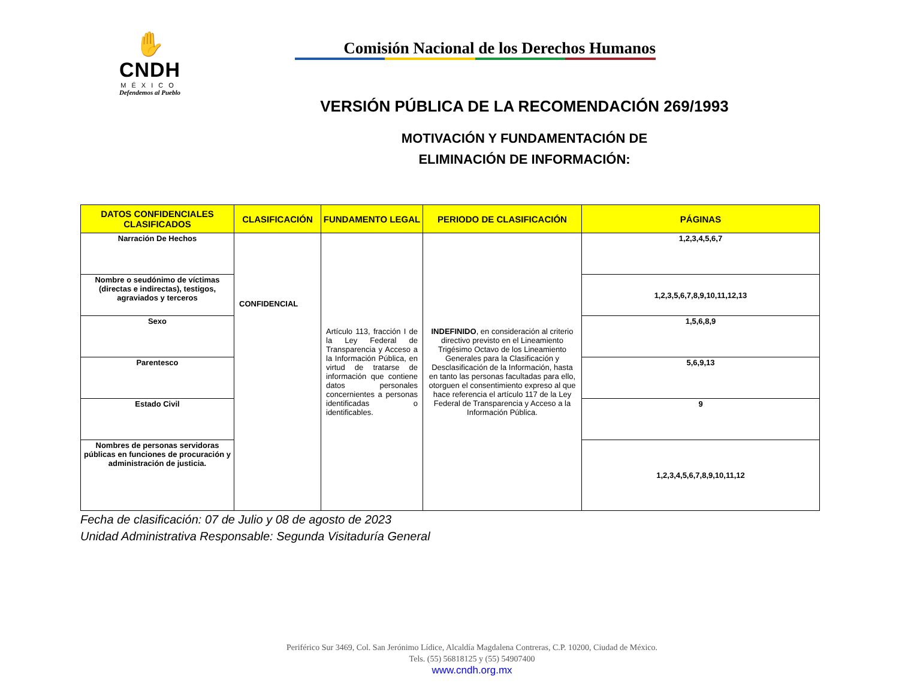✋
CNDH
MÉXICO
Defendemos al Pueblo
Comisión Nacional de los Derechos Humanos
VERSIÓN PÚBLICA DE LA RECOMENDACIÓN 269/1993
MOTIVACIÓN Y FUNDAMENTACIÓN DE
ELIMINACIÓN DE INFORMACIÓN:
| DATOS CONFIDENCIALES CLASIFICADOS | CLASIFICACIÓN | FUNDAMENTO LEGAL | PERIODO DE CLASIFICACIÓN | PÁGINAS |
| --- | --- | --- | --- | --- |
| Narración De Hechos | CONFIDENCIAL | Artículo 113, fracción I de la Ley Federal de Transparencia y Acceso a la Información Pública, en virtud de tratarse de información que contiene datos personales concernientes a personas identificadas o identificables. | INDEFINIDO , en consideración al criterio directivo previsto en el Lineamiento Trigésimo Octavo de los Lineamiento Generales para la Clasificación y Desclasificación de la Información, hasta en tanto las personas facultadas para ello, otorguen el consentimiento expreso al que hace referencia el artículo 117 de la Ley Federal de Transparencia y Acceso a la Información Pública. | 1,2,3,4,5,6,7 |
| Nombre o seudónimo de víctimas (directas e indirectas), testigos, agraviados y terceros | | | | 1,2,3,5,6,7,8,9,10,11,12,13 |
| Sexo | | | | 1,5,6,8,9 |
| Parentesco | | | | 5,6,9,13 |
| Estado Civil | | | | 9 |
| Nombres de personas servidoras públicas en funciones de procuración y administración de justicia. | | | | 1,2,3,4,5,6,7,8,9,10,11,12 |
Fecha de clasificación: 07 de Julio y 08 de agosto de 2023
Unidad Administrativa Responsable: Segunda Visitaduría General
Periférico Sur 3469, Col. San Jerónimo Lídice, Alcaldía Magdalena Contreras, C.P. 10200, Ciudad de México.
Tels. (55) 56818125 y (55) 54907400
www.cndh.org.mx